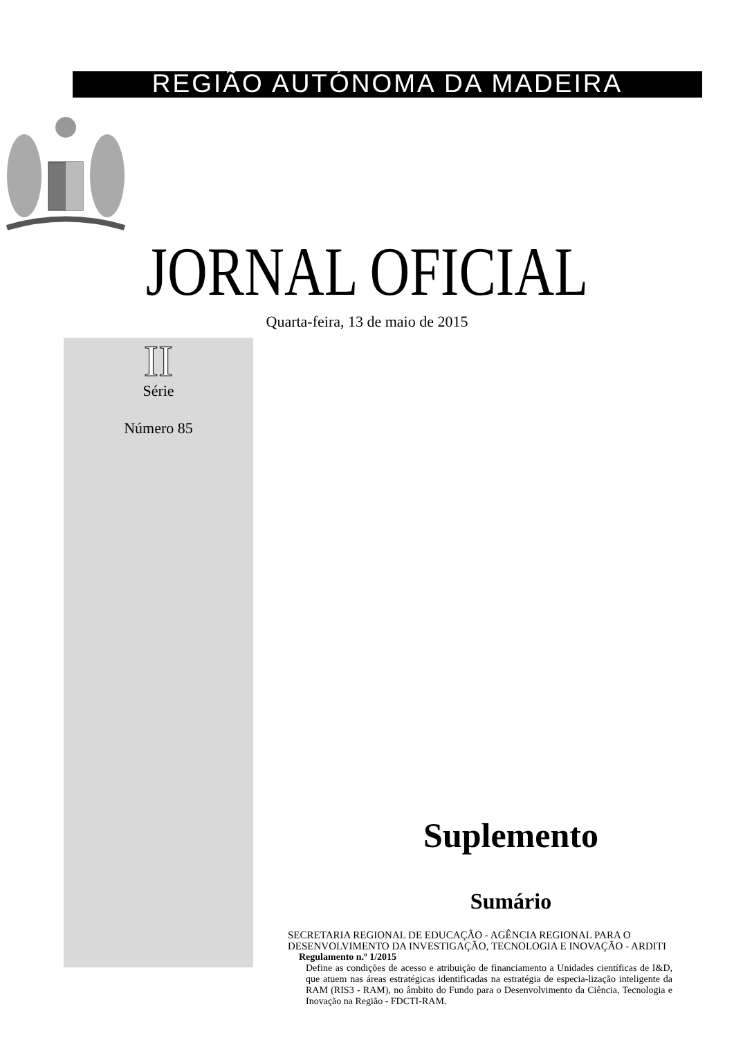REGIÃO AUTÓNOMA DA MADEIRA
JORNAL OFICIAL
Quarta-feira, 13 de maio de 2015
II
Série
Número 85
Suplemento
Sumário
SECRETARIA REGIONAL DE EDUCAÇÃO - AGÊNCIA REGIONAL PARA O DESENVOLVIMENTO DA INVESTIGAÇÃO, TECNOLOGIA E INOVAÇÃO - ARDITI
Regulamento n.º 1/2015
Define as condições de acesso e atribuição de financiamento a Unidades científicas de I&D, que atuem nas áreas estratégicas identificadas na estratégia de especia-lização inteligente da RAM (RIS3 - RAM), no âmbito do Fundo para o Desenvolvimento da Ciência, Tecnologia e Inovação na Região - FDCTI-RAM.